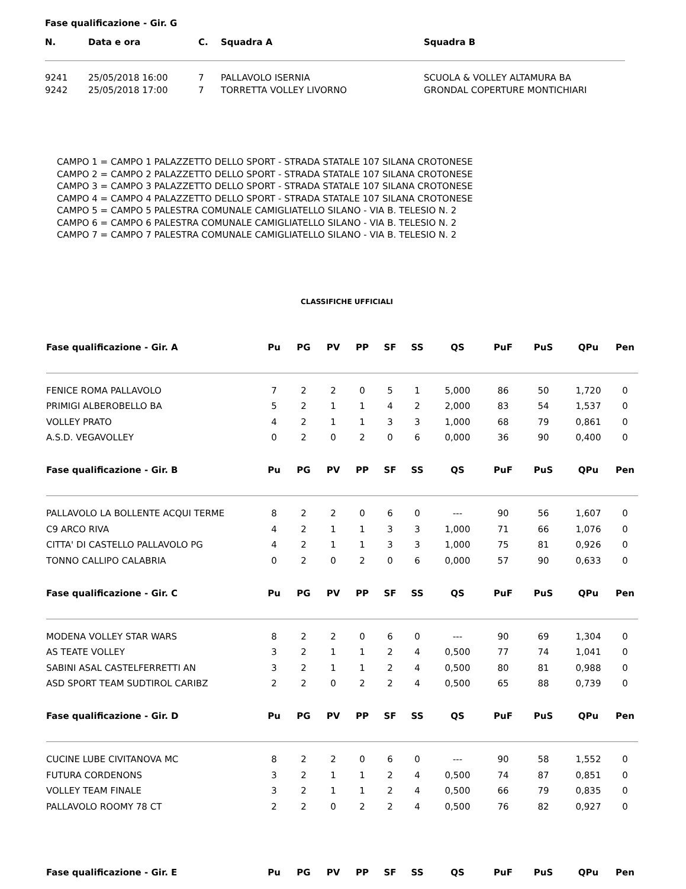Fase qualificazione - Gir. G
| N. | Data e ora | C. | Squadra A | Squadra B |
| --- | --- | --- | --- | --- |
| 9241 | 25/05/2018 16:00 | 7 | PALLAVOLO ISERNIA | SCUOLA & VOLLEY ALTAMURA BA |
| 9242 | 25/05/2018 17:00 | 7 | TORRETTA VOLLEY LIVORNO | GRONDAL COPERTURE MONTICHIARI |
CAMPO 1 = CAMPO 1 PALAZZETTO DELLO SPORT - STRADA STATALE 107 SILANA CROTONESE
CAMPO 2 = CAMPO 2 PALAZZETTO DELLO SPORT - STRADA STATALE 107 SILANA CROTONESE
CAMPO 3 = CAMPO 3 PALAZZETTO DELLO SPORT - STRADA STATALE 107 SILANA CROTONESE
CAMPO 4 = CAMPO 4 PALAZZETTO DELLO SPORT - STRADA STATALE 107 SILANA CROTONESE
CAMPO 5 = CAMPO 5 PALESTRA COMUNALE CAMIGLIATELLO SILANO - VIA B. TELESIO N. 2
CAMPO 6 = CAMPO 6 PALESTRA COMUNALE CAMIGLIATELLO SILANO - VIA B. TELESIO N. 2
CAMPO 7 = CAMPO 7 PALESTRA COMUNALE CAMIGLIATELLO SILANO - VIA B. TELESIO N. 2
CLASSIFICHE UFFICIALI
| Fase qualificazione - Gir. A | Pu | PG | PV | PP | SF | SS | QS | PuF | PuS | QPu | Pen |
| --- | --- | --- | --- | --- | --- | --- | --- | --- | --- | --- | --- |
| FENICE ROMA PALLAVOLO | 7 | 2 | 2 | 0 | 5 | 1 | 5,000 | 86 | 50 | 1,720 | 0 |
| PRIMIGI ALBEROBELLO BA | 5 | 2 | 1 | 1 | 4 | 2 | 2,000 | 83 | 54 | 1,537 | 0 |
| VOLLEY PRATO | 4 | 2 | 1 | 1 | 3 | 3 | 1,000 | 68 | 79 | 0,861 | 0 |
| A.S.D. VEGAVOLLEY | 0 | 2 | 0 | 2 | 0 | 6 | 0,000 | 36 | 90 | 0,400 | 0 |
| Fase qualificazione - Gir. B | Pu | PG | PV | PP | SF | SS | QS | PuF | PuS | QPu | Pen |
| PALLAVOLO LA BOLLENTE ACQUI TERME | 8 | 2 | 2 | 0 | 6 | 0 | --- | 90 | 56 | 1,607 | 0 |
| C9 ARCO RIVA | 4 | 2 | 1 | 1 | 3 | 3 | 1,000 | 71 | 66 | 1,076 | 0 |
| CITTA' DI CASTELLO PALLAVOLO PG | 4 | 2 | 1 | 1 | 3 | 3 | 1,000 | 75 | 81 | 0,926 | 0 |
| TONNO CALLIPO CALABRIA | 0 | 2 | 0 | 2 | 0 | 6 | 0,000 | 57 | 90 | 0,633 | 0 |
| Fase qualificazione - Gir. C | Pu | PG | PV | PP | SF | SS | QS | PuF | PuS | QPu | Pen |
| MODENA VOLLEY STAR WARS | 8 | 2 | 2 | 0 | 6 | 0 | --- | 90 | 69 | 1,304 | 0 |
| AS TEATE VOLLEY | 3 | 2 | 1 | 1 | 2 | 4 | 0,500 | 77 | 74 | 1,041 | 0 |
| SABINI ASAL CASTELFERRETTI AN | 3 | 2 | 1 | 1 | 2 | 4 | 0,500 | 80 | 81 | 0,988 | 0 |
| ASD SPORT TEAM SUDTIROL CARIBZ | 2 | 2 | 0 | 2 | 2 | 4 | 0,500 | 65 | 88 | 0,739 | 0 |
| Fase qualificazione - Gir. D | Pu | PG | PV | PP | SF | SS | QS | PuF | PuS | QPu | Pen |
| CUCINE LUBE CIVITANOVA MC | 8 | 2 | 2 | 0 | 6 | 0 | --- | 90 | 58 | 1,552 | 0 |
| FUTURA CORDENONS | 3 | 2 | 1 | 1 | 2 | 4 | 0,500 | 74 | 87 | 0,851 | 0 |
| VOLLEY TEAM FINALE | 3 | 2 | 1 | 1 | 2 | 4 | 0,500 | 66 | 79 | 0,835 | 0 |
| PALLAVOLO ROOMY 78 CT | 2 | 2 | 0 | 2 | 2 | 4 | 0,500 | 76 | 82 | 0,927 | 0 |
| Fase qualificazione - Gir. E | Pu | PG | PV | PP | SF | SS | QS | PuF | PuS | QPu | Pen |